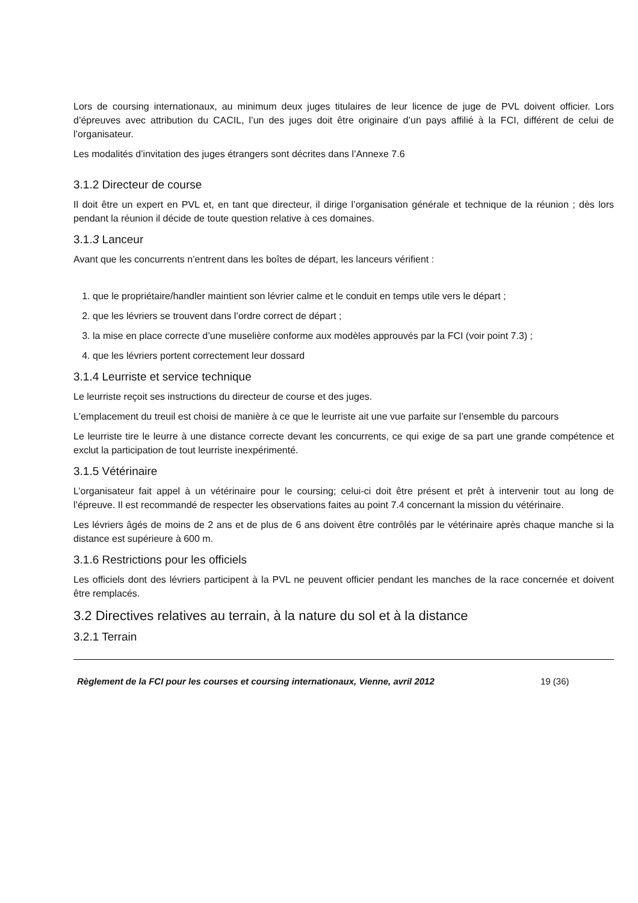Lors de coursing internationaux, au minimum deux juges titulaires de leur licence de juge de PVL doivent officier. Lors d’épreuves avec attribution du CACIL, l’un des juges doit être originaire d’un pays affilié à la FCI, différent de celui de l’organisateur.
Les modalités d’invitation des juges étrangers sont décrites dans l’Annexe 7.6
3.1.2 Directeur de course
Il doit être un expert en PVL et, en tant que directeur, il dirige l’organisation générale et technique de la réunion ; dès lors pendant la réunion il décide de toute question relative à ces domaines.
3.1.3 Lanceur
Avant que les concurrents n’entrent dans les boîtes de départ, les lanceurs vérifient :
1. que le propriétaire/handler maintient son lévrier calme et le conduit en temps utile vers le départ ;
2. que les lévriers se trouvent dans l’ordre correct de départ ;
3. la mise en place correcte d’une muselière conforme aux modèles approuvés par la FCI (voir point 7.3) ;
4. que les lévriers portent correctement leur dossard
3.1.4 Leurriste et service technique
Le leurriste reçoit ses instructions du directeur de course et des juges.
L'emplacement du treuil est choisi de manière à ce que le leurriste ait une vue parfaite sur l’ensemble du parcours
Le leurriste tire le leurre à une distance correcte devant les concurrents, ce qui exige de sa part une grande compétence et exclut la participation de tout leurriste inexpérimenté.
3.1.5 Vétérinaire
L’organisateur fait appel à un vétérinaire pour le coursing; celui-ci doit être présent et prêt à intervenir tout au long de l’épreuve. Il est recommandé de respecter les observations faites au point 7.4 concernant la mission du vétérinaire.
Les lévriers âgés de moins de 2 ans et de plus de 6 ans doivent être contrôlés par le vétérinaire après chaque manche si la distance est supérieure à 600 m.
3.1.6 Restrictions pour les officiels
Les officiels dont des lévriers participent à la PVL ne peuvent officier pendant les manches de la race concernée et doivent être remplacés.
3.2 Directives relatives au terrain, à la nature du sol et à la distance
3.2.1 Terrain
Règlement de la FCI pour les courses et coursing internationaux, Vienne, avril 2012 19 (36)